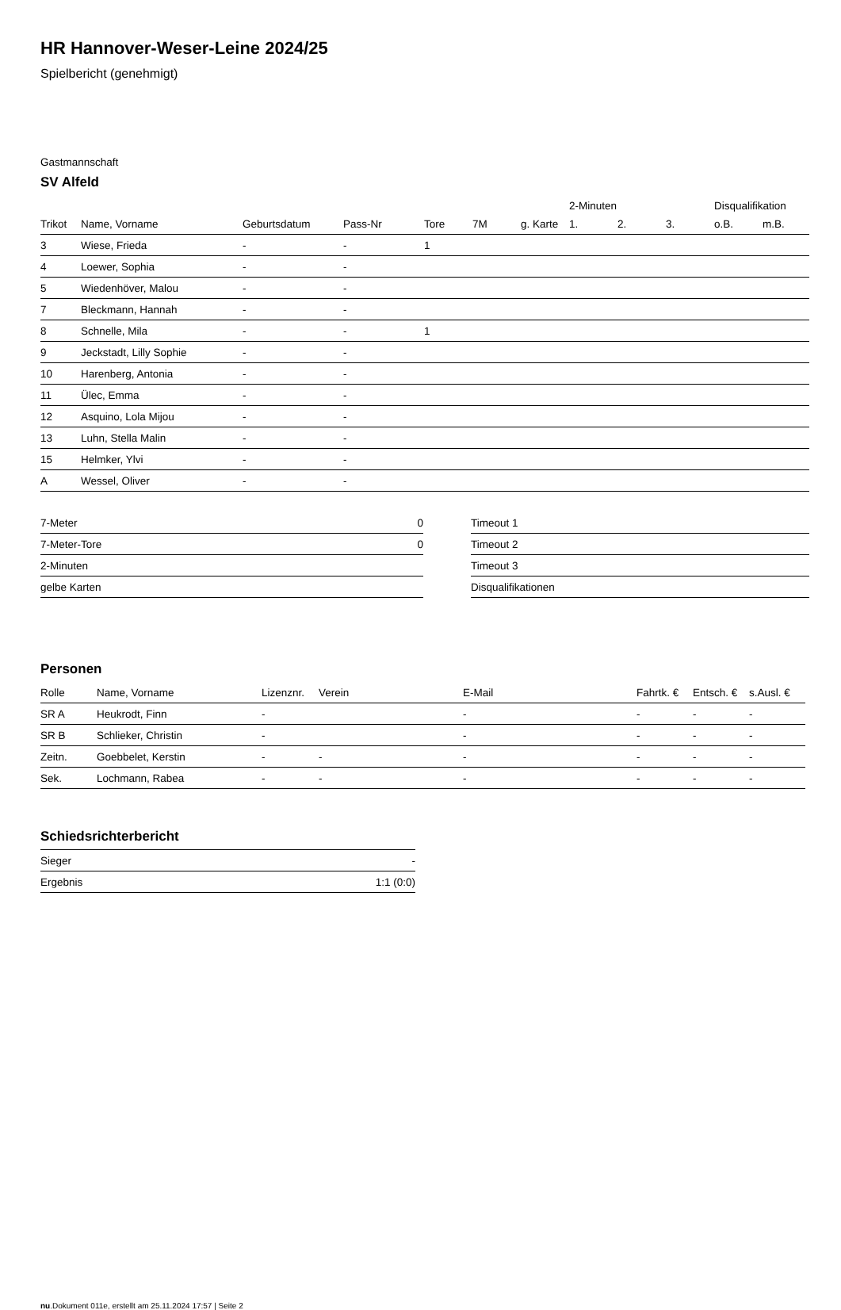HR Hannover-Weser-Leine 2024/25
Spielbericht (genehmigt)
Gastmannschaft
SV Alfeld
| | | | | | | | 2-Minuten | | | Disqualifikation | |
| --- | --- | --- | --- | --- | --- | --- | --- | --- | --- | --- | --- |
| Trikot | Name, Vorname | Geburtsdatum | Pass-Nr | Tore | 7M | g. Karte | 1. | 2. | 3. | o.B. | m.B. |
| 3 | Wiese, Frieda | - | - | 1 | | | | | | | |
| 4 | Loewer, Sophia | - | - | | | | | | | | |
| 5 | Wiedenhöver, Malou | - | - | | | | | | | | |
| 7 | Bleckmann, Hannah | - | - | | | | | | | | |
| 8 | Schnelle, Mila | - | - | 1 | | | | | | | |
| 9 | Jeckstadt, Lilly Sophie | - | - | | | | | | | | |
| 10 | Harenberg, Antonia | - | - | | | | | | | | |
| 11 | Ülec, Emma | - | - | | | | | | | | |
| 12 | Asquino, Lola Mijou | - | - | | | | | | | | |
| 13 | Luhn, Stella Malin | - | - | | | | | | | | |
| 15 | Helmker, Ylvi | - | - | | | | | | | | |
| A | Wessel, Oliver | - | - | | | | | | | | |
| 7-Meter | 0 |
| 7-Meter-Tore | 0 |
| 2-Minuten | |
| gelbe Karten | |
| Timeout 1 |
| Timeout 2 |
| Timeout 3 |
| Disqualifikationen |
Personen
| Rolle | Name, Vorname | Lizenznr. | Verein | E-Mail | Fahrtk. € | Entsch. € | s.Ausl. € |
| --- | --- | --- | --- | --- | --- | --- | --- |
| SR A | Heukrodt, Finn | - | | - | - | - | - |
| SR B | Schlieker, Christin | - | | - | - | - | - |
| Zeitn. | Goebbelet, Kerstin | - | - | - | - | - | - |
| Sek. | Lochmann, Rabea | - | - | - | - | - | - |
Schiedsrichterbericht
| Sieger | - |
| Ergebnis | 1:1 (0:0) |
nu.Dokument 011e, erstellt am 25.11.2024 17:57 | Seite 2